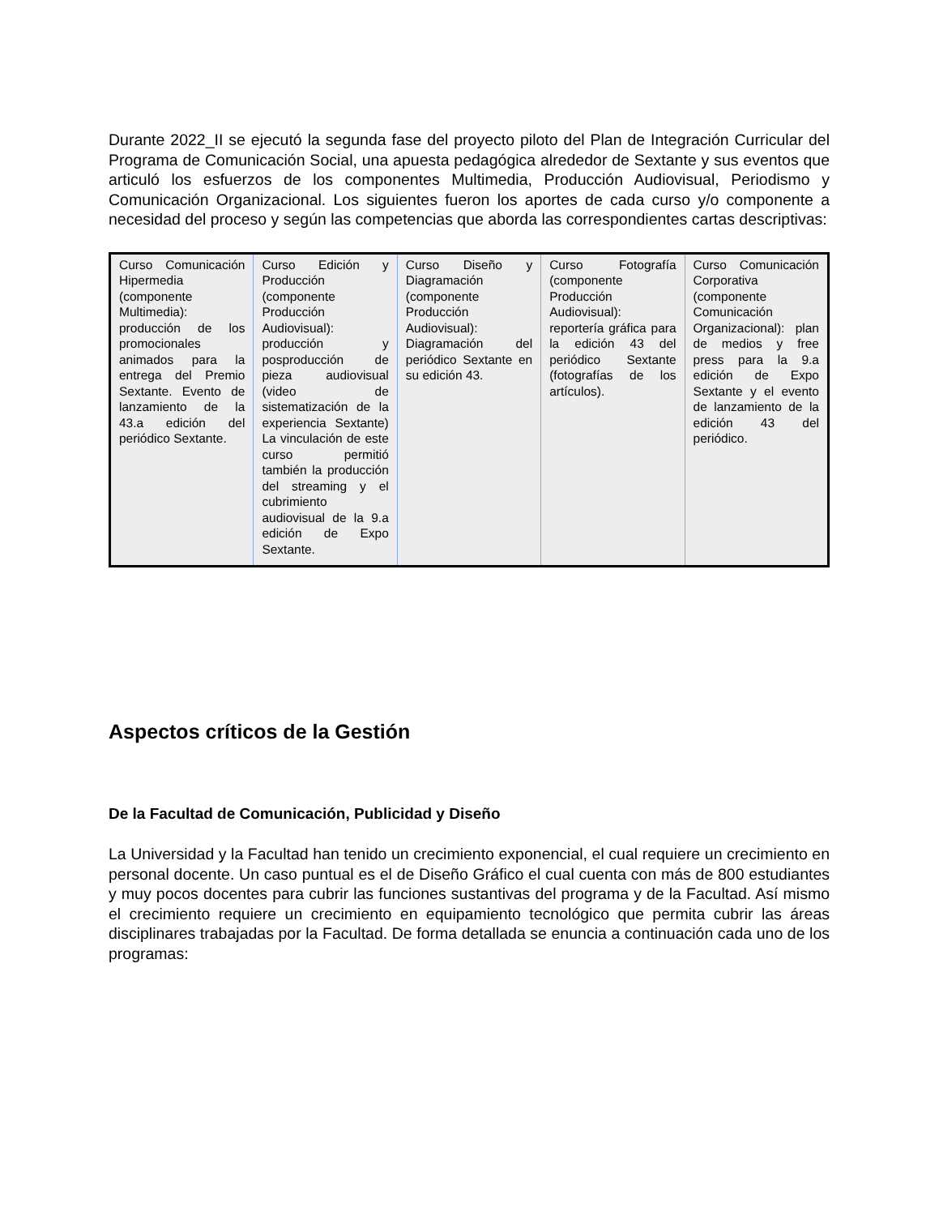Durante 2022_II se ejecutó la segunda fase del proyecto piloto del Plan de Integración Curricular del Programa de Comunicación Social, una apuesta pedagógica alrededor de Sextante y sus eventos que articuló los esfuerzos de los componentes Multimedia, Producción Audiovisual, Periodismo y Comunicación Organizacional. Los siguientes fueron los aportes de cada curso y/o componente a necesidad del proceso y según las competencias que aborda las correspondientes cartas descriptivas:
| Curso Comunicación Hipermedia (componente Multimedia): producción de los promocionales animados para la entrega del Premio Sextante. Evento de lanzamiento de la 43.a edición del periódico Sextante. | Curso Edición y Producción (componente Producción Audiovisual): producción y posproducción de pieza audiovisual (video de sistematización de la experiencia Sextante) La vinculación de este curso permitió también la producción del streaming y el cubrimiento audiovisual de la 9.a edición de Expo Sextante. | Curso Diseño y Diagramación (componente Producción Audiovisual): Diagramación del periódico Sextante en su edición 43. | Curso Fotografía (componente Producción Audiovisual): reportería gráfica para la edición 43 del periódico Sextante (fotografías de los artículos). | Curso Comunicación Corporativa (componente Comunicación Organizacional): plan de medios y free press para la 9.a edición de Expo Sextante y el evento de lanzamiento de la edición 43 del periódico. |
Aspectos críticos de la Gestión
De la Facultad de Comunicación, Publicidad y Diseño
La Universidad y la Facultad han tenido un crecimiento exponencial, el cual requiere un crecimiento en personal docente. Un caso puntual es el de Diseño Gráfico el cual cuenta con más de 800 estudiantes y muy pocos docentes para cubrir las funciones sustantivas del programa y de la Facultad. Así mismo el crecimiento requiere un crecimiento en equipamiento tecnológico que permita cubrir las áreas disciplinares trabajadas por la Facultad. De forma detallada se enuncia a continuación cada uno de los programas: